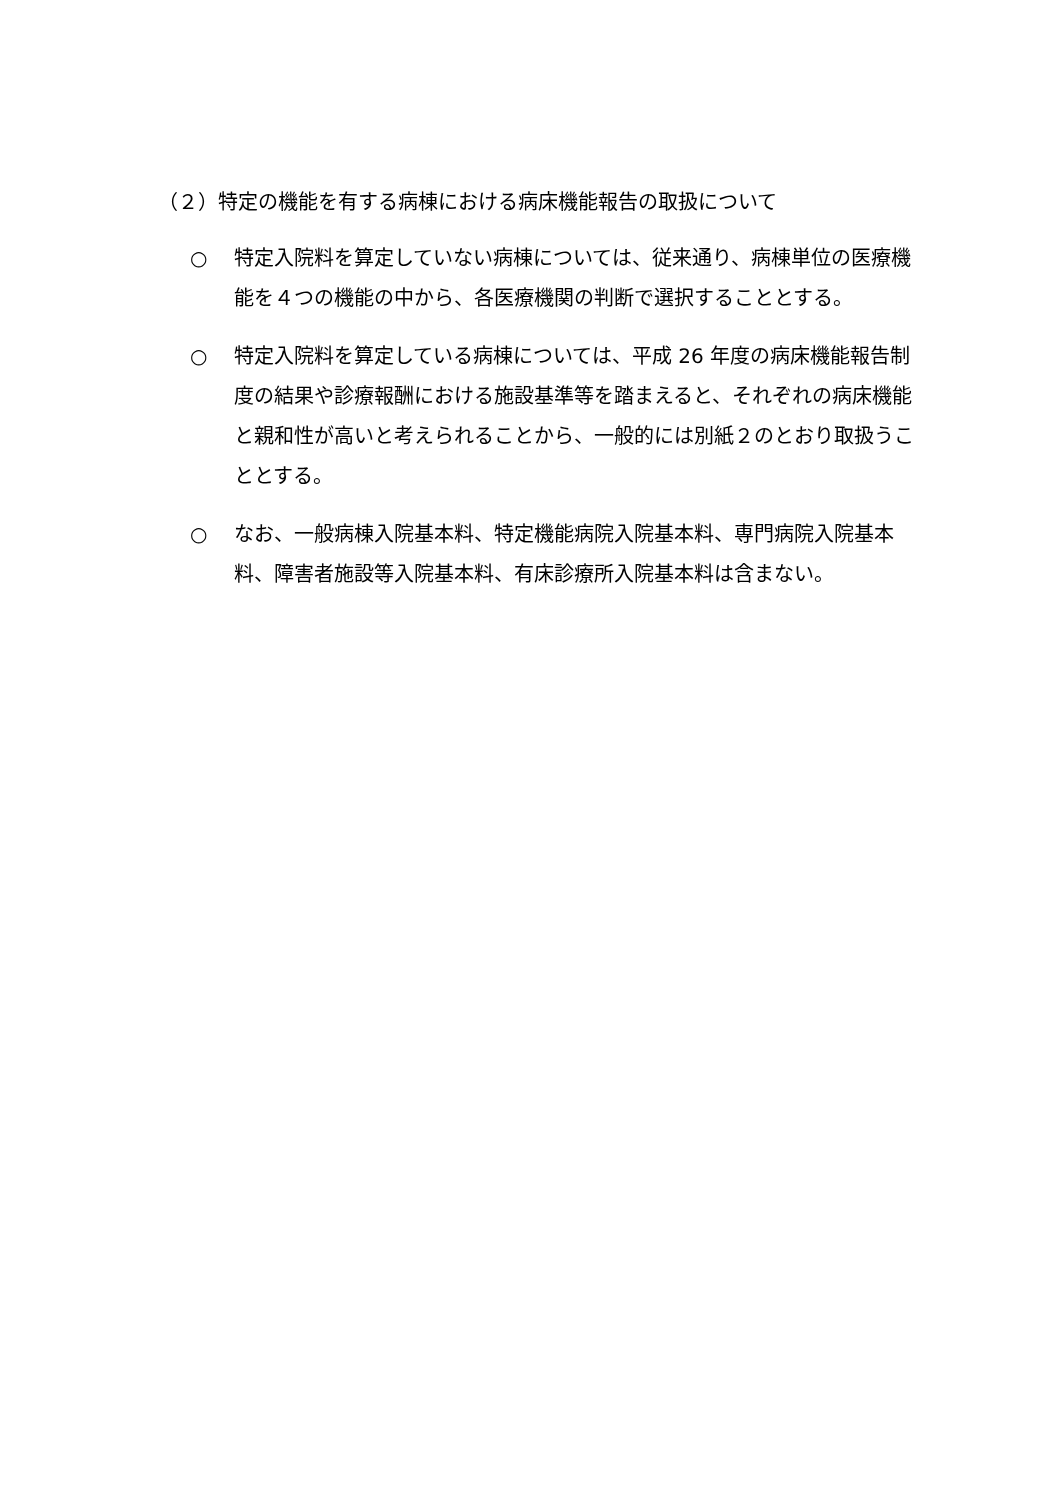（２）特定の機能を有する病棟における病床機能報告の取扱について
○ 特定入院料を算定していない病棟については、従来通り、病棟単位の医療機能を４つの機能の中から、各医療機関の判断で選択することとする。
○ 特定入院料を算定している病棟については、平成 26 年度の病床機能報告制度の結果や診療報酬における施設基準等を踏まえると、それぞれの病床機能と親和性が高いと考えられることから、一般的には別紙２のとおり取扱うこととする。
○ なお、一般病棟入院基本料、特定機能病院入院基本料、専門病院入院基本料、障害者施設等入院基本料、有床診療所入院基本料は含まない。